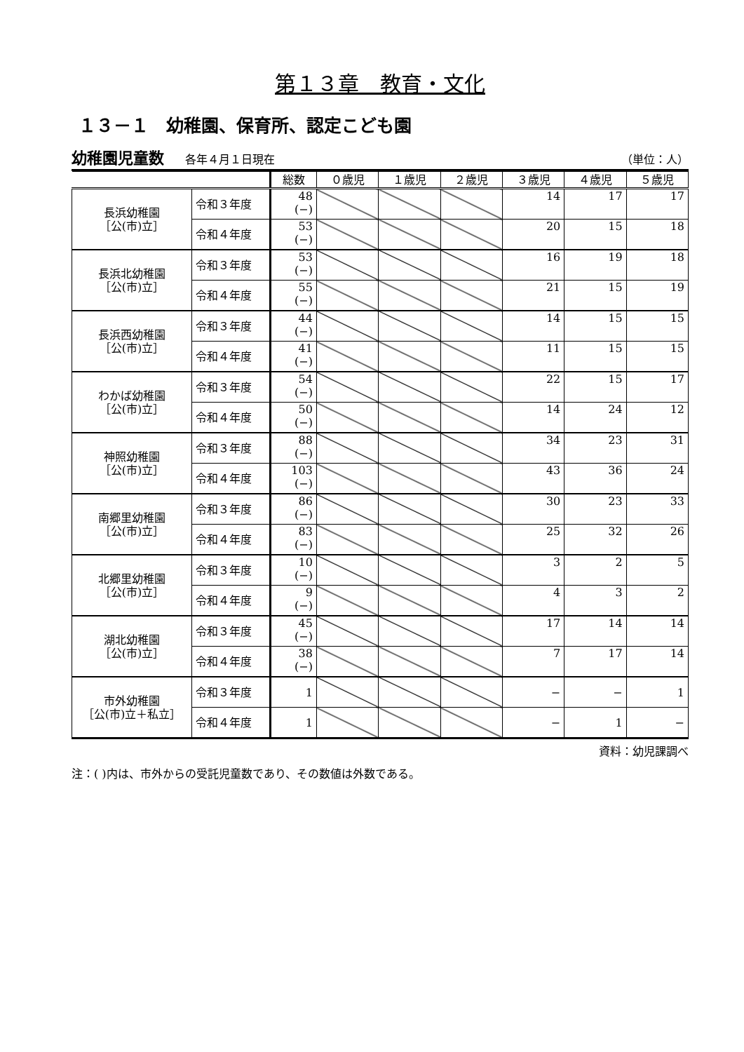第１３章　教育・文化
１３－１　幼稚園、保育所、認定こども園
幼稚園児童数 各年４月１日現在 （単位：人）
| | | 総数 | ０歳児 | １歳児 | ２歳児 | ３歳児 | ４歳児 | ５歳児 |
| --- | --- | --- | --- | --- | --- | --- | --- | --- |
| 長浜幼稚園 ［公(市)立］ | 令和３年度 | 48 (−) | | | | 14 | 17 | 17 |
| | 令和４年度 | 53 (−) | | | | 20 | 15 | 18 |
| 長浜北幼稚園 ［公(市)立］ | 令和３年度 | 53 (−) | | | | 16 | 19 | 18 |
| | 令和４年度 | 55 (−) | | | | 21 | 15 | 19 |
| 長浜西幼稚園 ［公(市)立］ | 令和３年度 | 44 (−) | | | | 14 | 15 | 15 |
| | 令和４年度 | 41 (−) | | | | 11 | 15 | 15 |
| わかば幼稚園 ［公(市)立］ | 令和３年度 | 54 (−) | | | | 22 | 15 | 17 |
| | 令和４年度 | 50 (−) | | | | 14 | 24 | 12 |
| 神照幼稚園 ［公(市)立］ | 令和３年度 | 88 (−) | | | | 34 | 23 | 31 |
| | 令和４年度 | 103 (−) | | | | 43 | 36 | 24 |
| 南郷里幼稚園 ［公(市)立］ | 令和３年度 | 86 (−) | | | | 30 | 23 | 33 |
| | 令和４年度 | 83 (−) | | | | 25 | 32 | 26 |
| 北郷里幼稚園 ［公(市)立］ | 令和３年度 | 10 (−) | | | | 3 | 2 | 5 |
| | 令和４年度 | 9 (−) | | | | 4 | 3 | 2 |
| 湖北幼稚園 ［公(市)立］ | 令和３年度 | 45 (−) | | | | 17 | 14 | 14 |
| | 令和４年度 | 38 (−) | | | | 7 | 17 | 14 |
| 市外幼稚園 ［公(市)立＋私立］ | 令和３年度 | 1 | | | | − | − | 1 |
| | 令和４年度 | 1 | | | | − | 1 | − |
資料：幼児課調べ
注：( )内は、市外からの受託児童数であり、その数値は外数である。